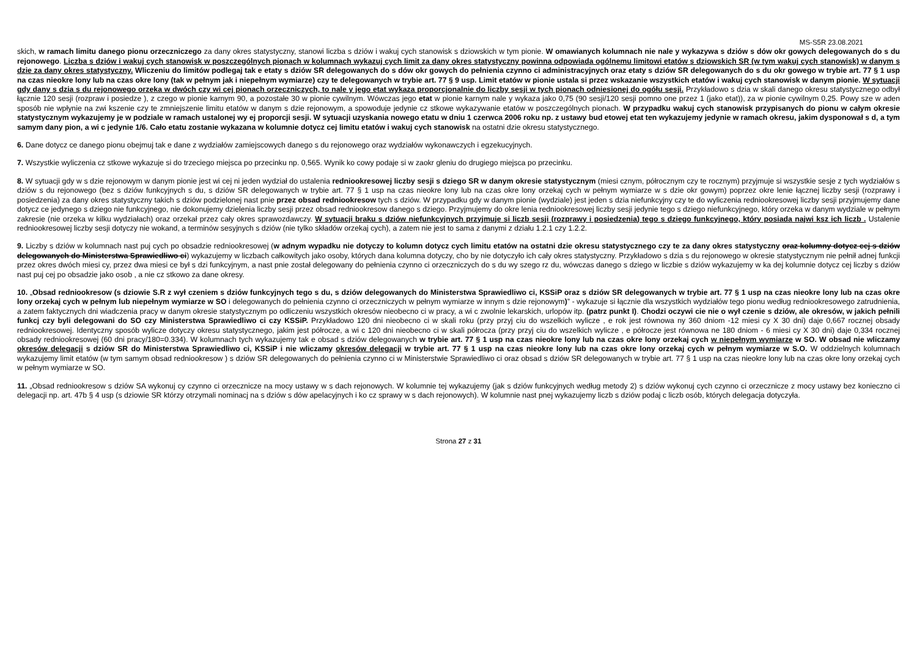MS-S5R 23.08.2021
skich, w ramach limitu danego pionu orzeczniczego za dany okres statystyczny, stanowi liczba s dziów i wakuj cych stanowisk s dziowskich w tym pionie. W omawianych kolumnach nie nale y wykazywa s dziów s dów okr gowych delegowanych do s du rejonowego. Liczba s dziów i wakuj cych stanowisk w poszczególnych pionach w kolumnach wykazuj cych limit za dany okres statystyczny powinna odpowiada ogólnemu limitowi etatów s dziowskich SR (w tym wakuj cych stanowisk) w danym s dzie za dany okres statystyczny. Wliczeniu do limitów podlegaj tak e etaty s dziów SR delegowanych do s dów okr gowych do pełnienia czynno ci administracyjnych oraz etaty s dziów SR delegowanych do s du okr gowego w trybie art. 77 § 1 usp na czas nieokre lony lub na czas okre lony (tak w pełnym jak i niepełnym wymiarze) czy te delegowanych w trybie art. 77 § 9 usp. Limit etatów w pionie ustala si przez wskazanie wszystkich etatów i wakuj cych stanowisk w danym pionie. W sytuacji gdy dany s dzia s du rejonowego orzeka w dwóch czy wi cej pionach orzeczniczych, to nale y jego etat wykaza proporcjonalnie do liczby sesji w tych pionach odniesionej do ogółu sesji. Przykładowo s dzia w skali danego okresu statystycznego odbył łącznie 120 sesji (rozpraw i posiedze ), z czego w pionie karnym 90, a pozostałe 30 w pionie cywilnym. Wówczas jego etat w pionie karnym nale y wykaza jako 0,75 (90 sesji/120 sesji pomno one przez 1 (jako etat)), za w pionie cywilnym 0,25. Powy sze w aden sposób nie wpłynie na zwi kszenie czy te zmniejszenie limitu etatów w danym s dzie rejonowym, a spowoduje jedynie cz stkowe wykazywanie etatów w poszczególnych pionach. W przypadku wakuj cych stanowisk przypisanych do pionu w całym okresie statystycznym wykazujemy je w podziale w ramach ustalonej wy ej proporcji sesji. W sytuacji uzyskania nowego etatu w dniu 1 czerwca 2006 roku np. z ustawy bud etowej etat ten wykazujemy jedynie w ramach okresu, jakim dysponował s d, a tym samym dany pion, a wi c jedynie 1/6. Cało etatu zostanie wykazana w kolumnie dotycz cej limitu etatów i wakuj cych stanowisk na ostatni dzie okresu statystycznego.
6. Dane dotycz ce danego pionu obejmuj tak e dane z wydziałów zamiejscowych danego s du rejonowego oraz wydziałów wykonawczych i egzekucyjnych.
7. Wszystkie wyliczenia cz stkowe wykazuje si do trzeciego miejsca po przecinku np. 0,565. Wynik ko cowy podaje si w zaokr gleniu do drugiego miejsca po przecinku.
8. W sytuacji gdy w s dzie rejonowym w danym pionie jest wi cej ni jeden wydział do ustalenia redniookresowej liczby sesji s dziego SR w danym okresie statystycznym (miesi cznym, półrocznym czy te rocznym) przyjmuje si wszystkie sesje z tych wydziałów s dziów s du rejonowego (bez s dziów funkcyjnych s du, s dziów SR delegowanych w trybie art. 77 § 1 usp na czas nieokre lony lub na czas okre lony orzekaj cych w pełnym wymiarze w s dzie okr gowym) poprzez okre lenie łącznej liczby sesji (rozprawy i posiedzenia) za dany okres statystyczny takich s dziów podzielonej nast pnie przez obsad redniookresow tych s dziów. W przypadku gdy w danym pionie (wydziale) jest jeden s dzia niefunkcyjny czy te do wyliczenia redniookresowej liczby sesji przyjmujemy dane dotycz ce jedynego s dziego nie funkcyjnego, nie dokonujemy dzielenia liczby sesji przez obsad redniookresow danego s dziego. Przyjmujemy do okre lenia redniookresowej liczby sesji jedynie tego s dziego niefunkcyjnego, który orzeka w danym wydziale w pełnym zakresie (nie orzeka w kilku wydziałach) oraz orzekał przez cały okres sprawozdawczy. W sytuacji braku s dziów niefunkcyjnych przyjmuje si liczb sesji (rozprawy i posiedzenia) tego s dziego funkcyjnego, który posiada najwi ksz ich liczb . Ustalenie redniookresowej liczby sesji dotyczy nie wokand, a terminów sesyjnych s dziów (nie tylko składów orzekaj cych), a zatem nie jest to sama z danymi z działu 1.2.1 czy 1.2.2.
9. Liczby s dziów w kolumnach nast puj cych po obsadzie redniookresowej (w adnym wypadku nie dotyczy to kolumn dotycz cych limitu etatów na ostatni dzie okresu statystycznego czy te za dany okres statystyczny oraz kolumny dotycz cej s dziów delegowanych do Ministerstwa Sprawiedliwo ci) wykazujemy w liczbach całkowitych jako osoby, których dana kolumna dotyczy, cho by nie dotyczyło ich cały okres statystyczny. Przykładowo s dzia s du rejonowego w okresie statystycznym nie pełnił adnej funkcji przez okres dwóch miesi cy, przez dwa miesi ce był s dzi funkcyjnym, a nast pnie został delegowany do pełnienia czynno ci orzeczniczych do s du wy szego rz du, wówczas danego s dziego w liczbie s dziów wykazujemy w ka dej kolumnie dotycz cej liczby s dziów nast puj cej po obsadzie jako osob , a nie cz stkowo za dane okresy.
10. „Obsad redniookresow (s dziowie S.R z wył czeniem s dziów funkcyjnych tego s du, s dziów delegowanych do Ministerstwa Sprawiedliwo ci, KSSiP oraz s dziów SR delegowanych w trybie art. 77 § 1 usp na czas nieokre lony lub na czas okre lony orzekaj cych w pełnym lub niepełnym wymiarze w SO i delegowanych do pełnienia czynno ci orzeczniczych w pełnym wymiarze w innym s dzie rejonowym)” - wykazuje si łącznie dla wszystkich wydziałów tego pionu według redniookresowego zatrudnienia, a zatem faktycznych dni wiadczenia pracy w danym okresie statystycznym po odliczeniu wszystkich okresów nieobecno ci w pracy, a wi c zwolnie lekarskich, urlopów itp. (patrz punkt I). Chodzi oczywi cie nie o wył czenie s dziów, ale okresów, w jakich pełnili funkcj czy byli delegowani do SO czy Ministerstwa Sprawiedliwo ci czy KSSiP. Przykładowo 120 dni nieobecno ci w skali roku (przy przyj ciu do wszelkich wylicze , e rok jest równowa ny 360 dniom -12 miesi cy X 30 dni) daje 0,667 rocznej obsady redniookresowej. Identyczny sposób wylicze dotyczy okresu statystycznego, jakim jest półrocze, a wi c 120 dni nieobecno ci w skali półrocza (przy przyj ciu do wszelkich wylicze , e półrocze jest równowa ne 180 dniom - 6 miesi cy X 30 dni) daje 0,334 rocznej obsady redniookresowej (60 dni pracy/180=0.334). W kolumnach tych wykazujemy tak e obsad s dziów delegowanych w trybie art. 77 § 1 usp na czas nieokre lony lub na czas okre lony orzekaj cych w niepełnym wymiarze w SO. W obsad nie wliczamy okresów delegacji s dziów SR do Ministerstwa Sprawiedliwo ci, KSSiP i nie wliczamy okresów delegacji w trybie art. 77 § 1 usp na czas nieokre lony lub na czas okre lony orzekaj cych w pełnym wymiarze w S.O. W oddzielnych kolumnach wykazujemy limit etatów (w tym samym obsad redniookresow ) s dziów SR delegowanych do pełnienia czynno ci w Ministerstwie Sprawiedliwo ci oraz obsad s dziów SR delegowanych w trybie art. 77 § 1 usp na czas nieokre lony lub na czas okre lony orzekaj cych w pełnym wymiarze w SO.
11. „Obsad redniookresow s dziów SA wykonuj cy czynno ci orzecznicze na mocy ustawy w s dach rejonowych. W kolumnie tej wykazujemy (jak s dziów funkcyjnych według metody 2) s dziów wykonuj cych czynno ci orzecznicze z mocy ustawy bez konieczno ci delegacji np. art. 47b § 4 usp (s dziowie SR którzy otrzymali nominacj na s dziów s dów apelacyjnych i ko cz sprawy w s dach rejonowych). W kolumnie nast pnej wykazujemy liczb s dziów podaj c liczb osób, których delegacja dotyczyła.
Strona 27 z 31